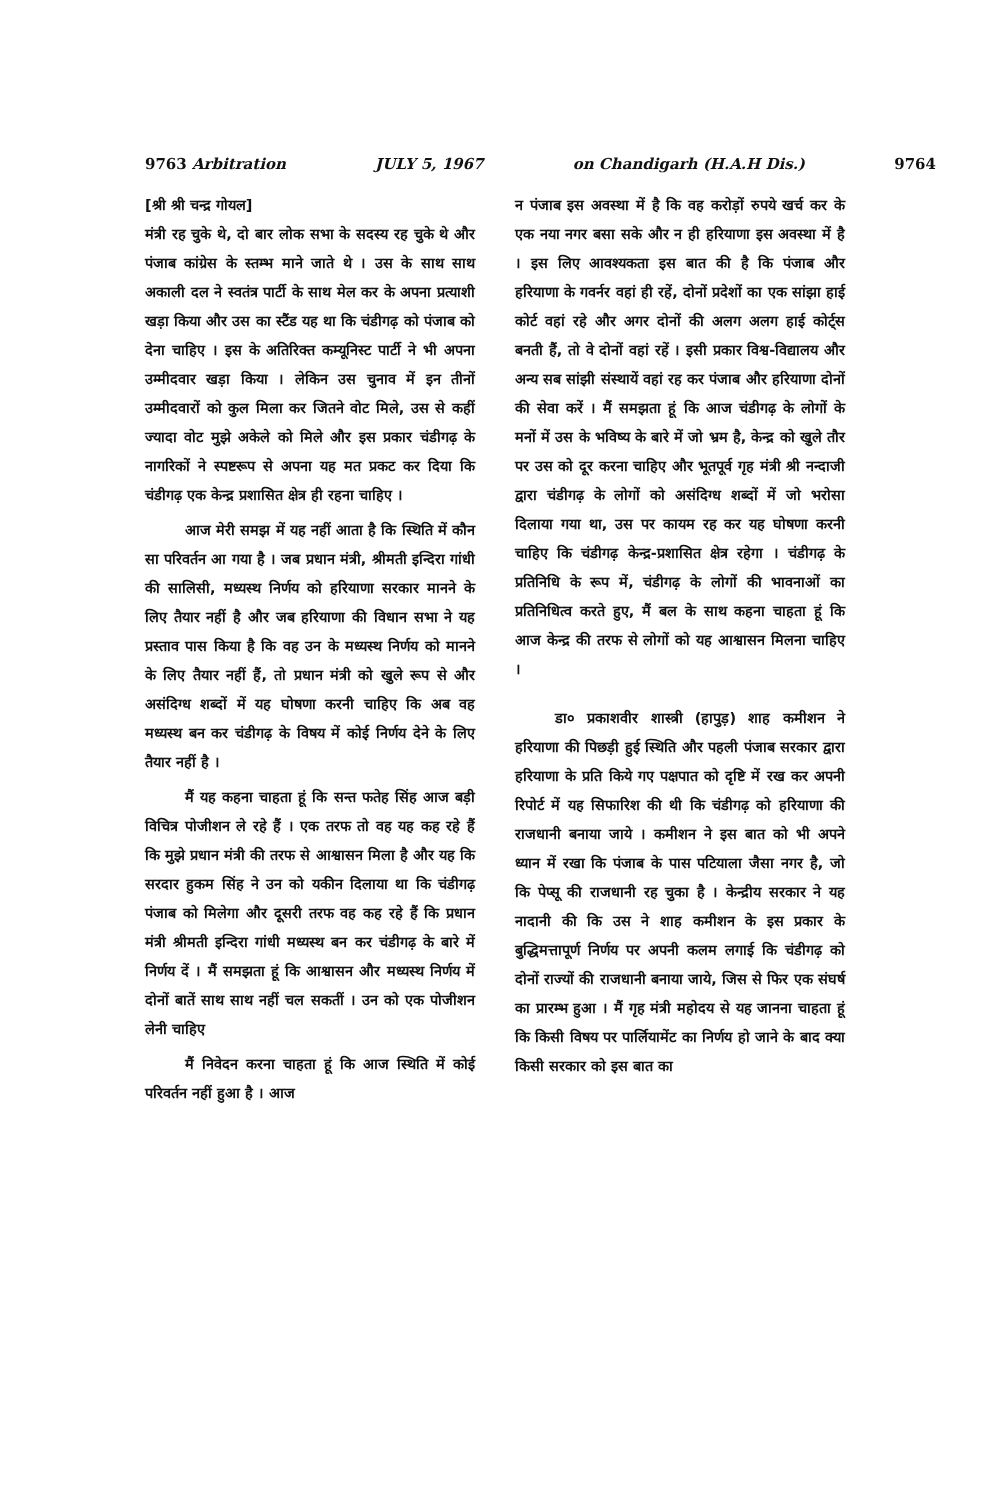9763 Arbitration JULY 5, 1967 on Chandigarh (H.A.H Dis.) 9764
[श्री श्री चन्द्र गोयल]
मंत्री रह चुके थे, दो बार लोक सभा के सदस्य रह चुके थे और पंजाब कांग्रेस के स्तम्भ माने जाते थे । उस के साथ साथ अकाली दल ने स्वतंत्र पार्टी के साथ मेल कर के अपना प्रत्याशी खड़ा किया और उस का स्टैंड यह था कि चंडीगढ़ को पंजाब को देना चाहिए । इस के अतिरिक्त कम्यूनिस्ट पार्टी ने भी अपना उम्मीदवार खड़ा किया । लेकिन उस चुनाव में इन तीनों उम्मीदवारों को कुल मिला कर जितने वोट मिले, उस से कहीं ज्यादा वोट मुझे अकेले को मिले और इस प्रकार चंडीगढ़ के नागरिकों ने स्पष्टरूप से अपना यह मत प्रकट कर दिया कि चंडीगढ़ एक केन्द्र प्रशासित क्षेत्र ही रहना चाहिए ।
आज मेरी समझ में यह नहीं आता है कि स्थिति में कौन सा परिवर्तन आ गया है । जब प्रधान मंत्री, श्रीमती इन्दिरा गांधी की सालिसी, मध्यस्थ निर्णय को हरियाणा सरकार मानने के लिए तैयार नहीं है और जब हरियाणा की विधान सभा ने यह प्रस्ताव पास किया है कि वह उन के मध्यस्थ निर्णय को मानने के लिए तैयार नहीं हैं, तो प्रधान मंत्री को खुले रूप से और असंदिग्ध शब्दों में यह घोषणा करनी चाहिए कि अब वह मध्यस्थ बन कर चंडीगढ़ के विषय में कोई निर्णय देने के लिए तैयार नहीं है ।
मैं यह कहना चाहता हूं कि सन्त फतेह सिंह आज बड़ी विचित्र पोजीशन ले रहे हैं । एक तरफ तो वह यह कह रहे हैं कि मुझे प्रधान मंत्री की तरफ से आश्वासन मिला है और यह कि सरदार हुकम सिंह ने उन को यकीन दिलाया था कि चंडीगढ़ पंजाब को मिलेगा और दूसरी तरफ वह कह रहे हैं कि प्रधान मंत्री श्रीमती इन्दिरा गांधी मध्यस्थ बन कर चंडीगढ़ के बारे में निर्णय दें । मैं समझता हूं कि आश्वासन और मध्यस्थ निर्णय में दोनों बातें साथ साथ नहीं चल सकतीं । उन को एक पोजीशन लेनी चाहिए
मैं निवेदन करना चाहता हूं कि आज स्थिति में कोई परिवर्तन नहीं हुआ है । आज
न पंजाब इस अवस्था में है कि वह करोड़ों रुपये खर्च कर के एक नया नगर बसा सके और न ही हरियाणा इस अवस्था में है । इस लिए आवश्यकता इस बात की है कि पंजाब और हरियाणा के गवर्नर वहां ही रहें, दोनों प्रदेशों का एक सांझा हाई कोर्ट वहां रहे और अगर दोनों की अलग अलग हाई कोर्ट्स बनती हैं, तो वे दोनों वहां रहें । इसी प्रकार विश्व-विद्यालय और अन्य सब सांझी संस्थायें वहां रह कर पंजाब और हरियाणा दोनों की सेवा करें । मैं समझता हूं कि आज चंडीगढ़ के लोगों के मनों में उस के भविष्य के बारे में जो भ्रम है, केन्द्र को खुले तौर पर उस को दूर करना चाहिए और भूतपूर्व गृह मंत्री श्री नन्दाजी द्वारा चंडीगढ़ के लोगों को असंदिग्ध शब्दों में जो भरोसा दिलाया गया था, उस पर कायम रह कर यह घोषणा करनी चाहिए कि चंडीगढ़ केन्द्र-प्रशासित क्षेत्र रहेगा । चंडीगढ़ के प्रतिनिधि के रूप में, चंडीगढ़ के लोगों की भावनाओं का प्रतिनिधित्व करते हुए, मैं बल के साथ कहना चाहता हूं कि आज केन्द्र की तरफ से लोगों को यह आश्वासन मिलना चाहिए ।
डा० प्रकाशवीर शास्त्री (हापुड़) शाह कमीशन ने हरियाणा की पिछड़ी हुई स्थिति और पहली पंजाब सरकार द्वारा हरियाणा के प्रति किये गए पक्षपात को दृष्टि में रख कर अपनी रिपोर्ट में यह सिफारिश की थी कि चंडीगढ़ को हरियाणा की राजधानी बनाया जाये । कमीशन ने इस बात को भी अपने ध्यान में रखा कि पंजाब के पास पटियाला जैसा नगर है, जो कि पेप्सू की राजधानी रह चुका है । केन्द्रीय सरकार ने यह नादानी की कि उस ने शाह कमीशन के इस प्रकार के बुद्धिमत्तापूर्ण निर्णय पर अपनी कलम लगाई कि चंडीगढ़ को दोनों राज्यों की राजधानी बनाया जाये, जिस से फिर एक संघर्ष का प्रारम्भ हुआ । मैं गृह मंत्री महोदय से यह जानना चाहता हूं कि किसी विषय पर पार्लियामेंट का निर्णय हो जाने के बाद क्या किसी सरकार को इस बात का